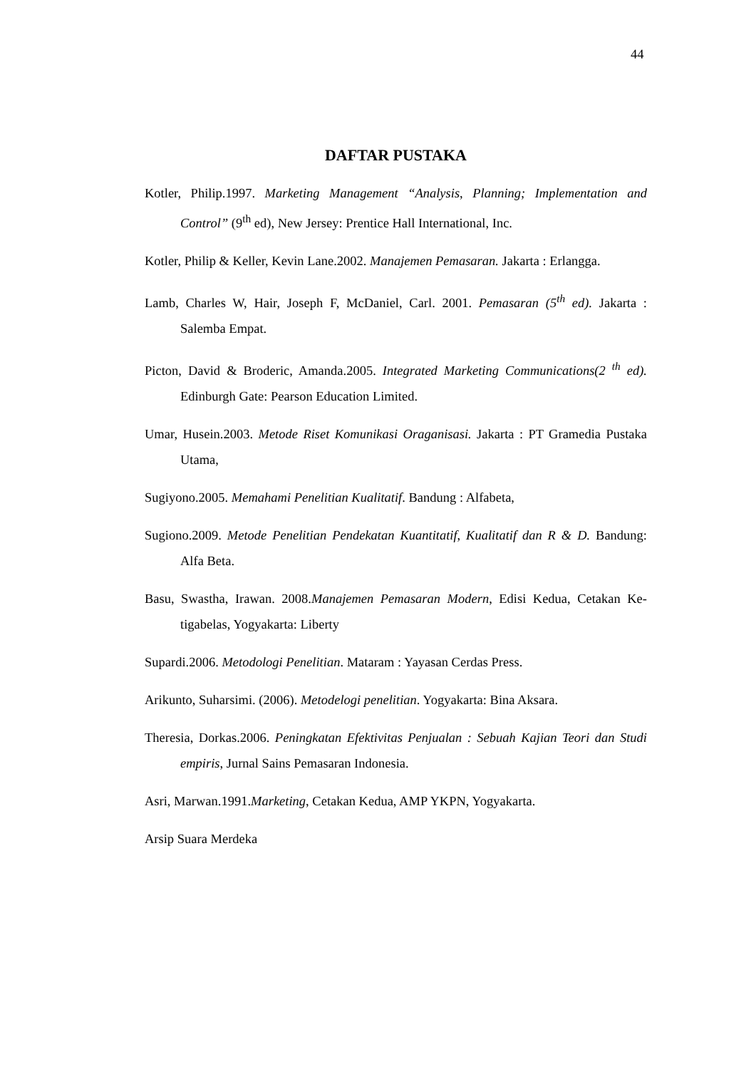44
DAFTAR PUSTAKA
Kotler, Philip.1997. Marketing Management “Analysis, Planning; Implementation and Control” (9<sup>th</sup> ed), New Jersey: Prentice Hall International, Inc.
Kotler, Philip & Keller, Kevin Lane.2002. Manajemen Pemasaran. Jakarta : Erlangga.
Lamb, Charles W, Hair, Joseph F, McDaniel, Carl. 2001. Pemasaran (5<sup>th</sup> ed). Jakarta : Salemba Empat.
Picton, David & Broderic, Amanda.2005. Integrated Marketing Communications(2 <sup>th</sup> ed). Edinburgh Gate: Pearson Education Limited.
Umar, Husein.2003. Metode Riset Komunikasi Oraganisasi. Jakarta : PT Gramedia Pustaka Utama,
Sugiyono.2005. Memahami Penelitian Kualitatif. Bandung : Alfabeta,
Sugiono.2009. Metode Penelitian Pendekatan Kuantitatif, Kualitatif dan R & D. Bandung: Alfa Beta.
Basu, Swastha, Irawan. 2008.Manajemen Pemasaran Modern, Edisi Kedua, Cetakan Ke-tigabelas, Yogyakarta: Liberty
Supardi.2006. Metodologi Penelitian. Mataram : Yayasan Cerdas Press.
Arikunto, Suharsimi. (2006). Metodelogi penelitian. Yogyakarta: Bina Aksara.
Theresia, Dorkas.2006. Peningkatan Efektivitas Penjualan : Sebuah Kajian Teori dan Studi empiris, Jurnal Sains Pemasaran Indonesia.
Asri, Marwan.1991.Marketing, Cetakan Kedua, AMP YKPN, Yogyakarta.
Arsip Suara Merdeka